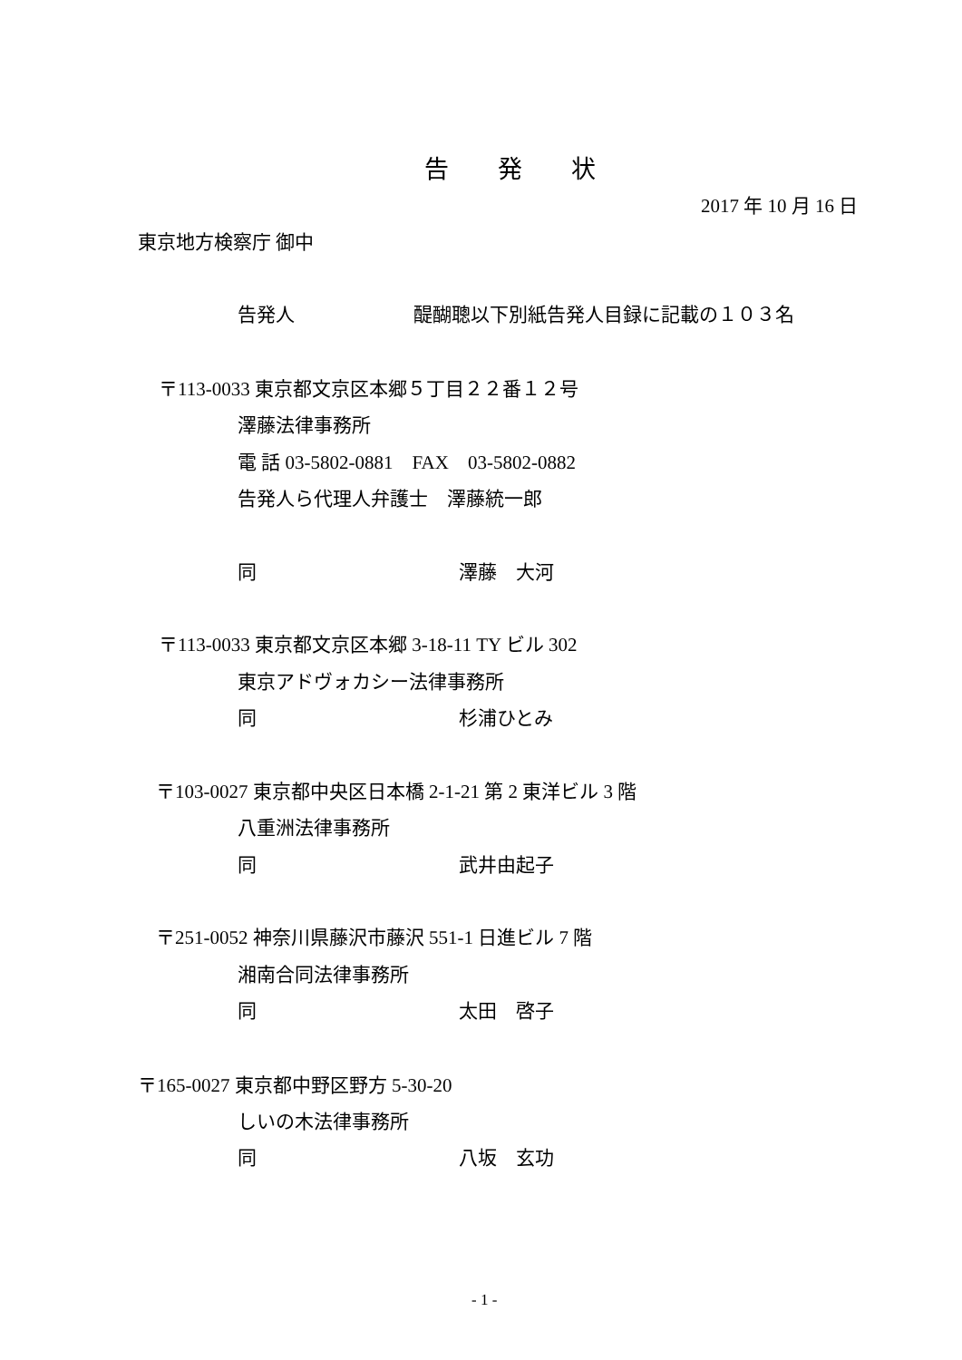告　　発　　状
2017 年 10 月 16 日
東京地方検察庁 御中
告発人 醍醐聰以下別紙告発人目録に記載の１０３名
〒113-0033 東京都文京区本郷５丁目２２番１２号
澤藤法律事務所
電 話 03-5802-0881　FAX　03-5802-0882
告発人ら代理人弁護士　澤藤統一郎
同 澤藤　大河
〒113-0033 東京都文京区本郷 3-18-11 TY ビル 302
東京アドヴォカシー法律事務所
同 杉浦ひとみ
〒103-0027 東京都中央区日本橋 2-1-21 第 2 東洋ビル 3 階
八重洲法律事務所
同 武井由起子
〒251-0052 神奈川県藤沢市藤沢 551-1 日進ビル 7 階
湘南合同法律事務所
同 太田　啓子
〒165-0027 東京都中野区野方 5-30-20
しいの木法律事務所
同 八坂　玄功
- 1 -